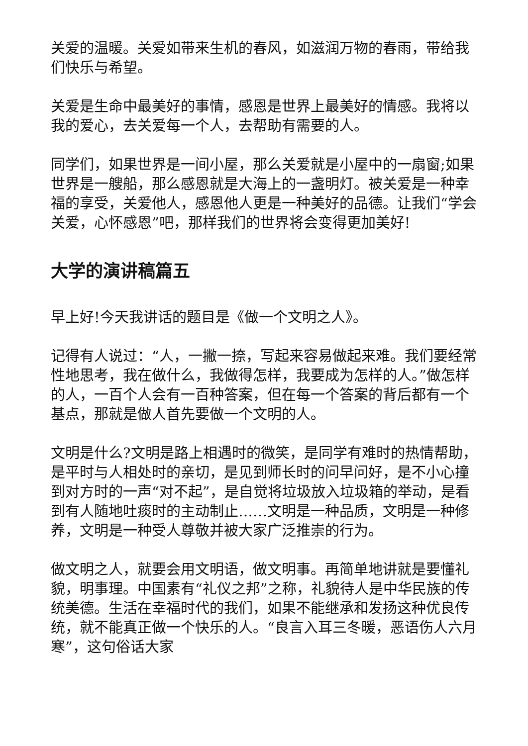关爱的温暖。关爱如带来生机的春风，如滋润万物的春雨，带给我们快乐与希望。
关爱是生命中最美好的事情，感恩是世界上最美好的情感。我将以我的爱心，去关爱每一个人，去帮助有需要的人。
同学们，如果世界是一间小屋，那么关爱就是小屋中的一扇窗;如果世界是一艘船，那么感恩就是大海上的一盏明灯。被关爱是一种幸福的享受，关爱他人，感恩他人更是一种美好的品德。让我们“学会关爱，心怀感恩”吧，那样我们的世界将会变得更加美好!
大学的演讲稿篇五
早上好!今天我讲话的题目是《做一个文明之人》。
记得有人说过：“人，一撇一捺，写起来容易做起来难。我们要经常性地思考，我在做什么，我做得怎样，我要成为怎样的人。”做怎样的人，一百个人会有一百种答案，但在每一个答案的背后都有一个基点，那就是做人首先要做一个文明的人。
文明是什么?文明是路上相遇时的微笑，是同学有难时的热情帮助，是平时与人相处时的亲切，是见到师长时的问早问好，是不小心撞到对方时的一声“对不起”，是自觉将垃圾放入垃圾箱的举动，是看到有人随地吐痰时的主动制止……文明是一种品质，文明是一种修养，文明是一种受人尊敬并被大家广泛推崇的行为。
做文明之人，就要会用文明语，做文明事。再简单地讲就是要懂礼貌，明事理。中国素有“礼仪之邦”之称，礼貌待人是中华民族的传统美德。生活在幸福时代的我们，如果不能继承和发扬这种优良传统，就不能真正做一个快乐的人。“良言入耳三冬暖，恶语伤人六月寒”，这句俗话大家